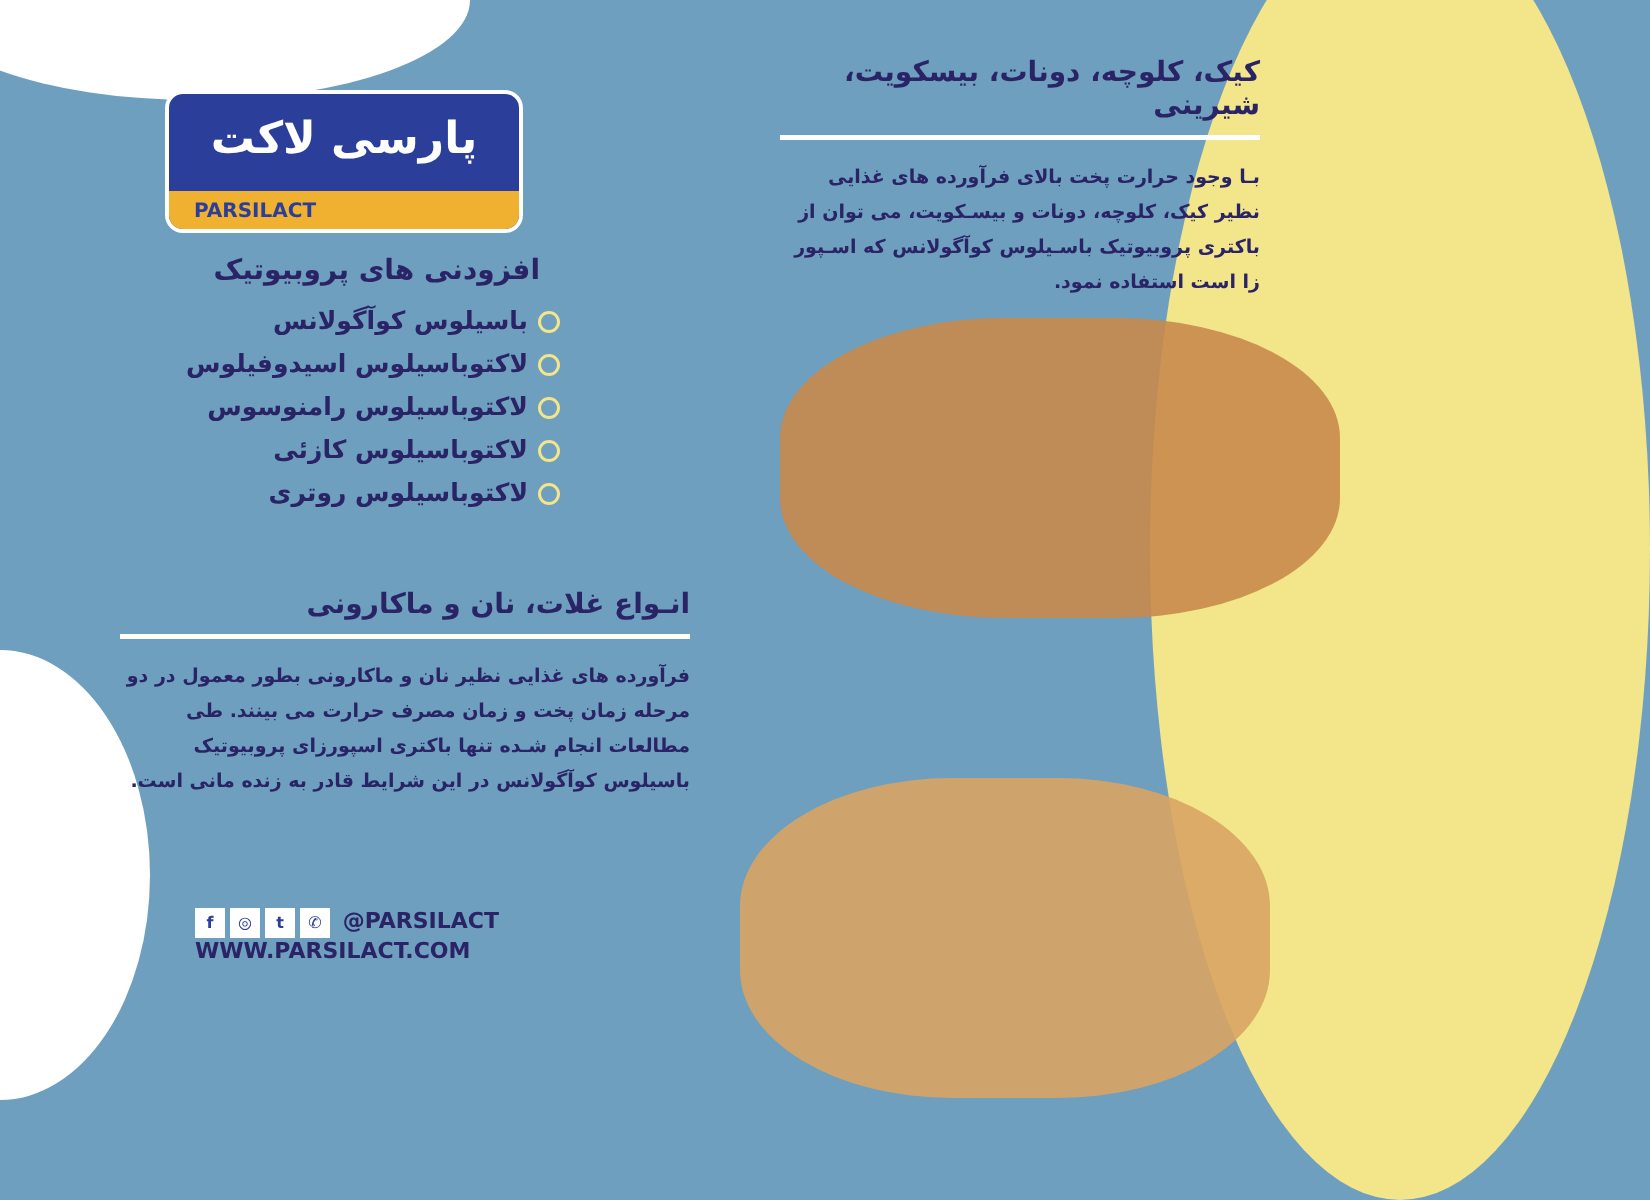پارسی لاکت
PARSILACT
افزودنی های پروبیوتیک
باسیلوس کوآگولانس
لاکتوباسیلوس اسیدوفیلوس
لاکتوباسیلوس رامنوسوس
لاکتوباسیلوس کازئی
لاکتوباسیلوس روتری
انـواع غلات، نان و ماکارونی
فرآورده های غذایی نظیر نان و ماکارونی بطور معمول در دو مرحله زمان پخت و زمان مصرف حرارت می بینند. طی مطالعات انجام شـده تنها باکتری اسپورزای پروبیوتیک باسیلوس کوآگولانس در این شرایط قادر به زنده مانی است.
f ◎ t ✆ @PARSILACT
WWW.PARSILACT.COM
کیک، کلوچه، دونات، بیسکویت، شیرینی
بـا وجود حرارت پخت بالای فرآورده های غذایی نظیر کیک، کلوچه، دونات و بیسـکویت، می توان از باکتری پروبیوتیک باسـیلوس کوآگولانس که اسـپور زا است استفاده نمود.